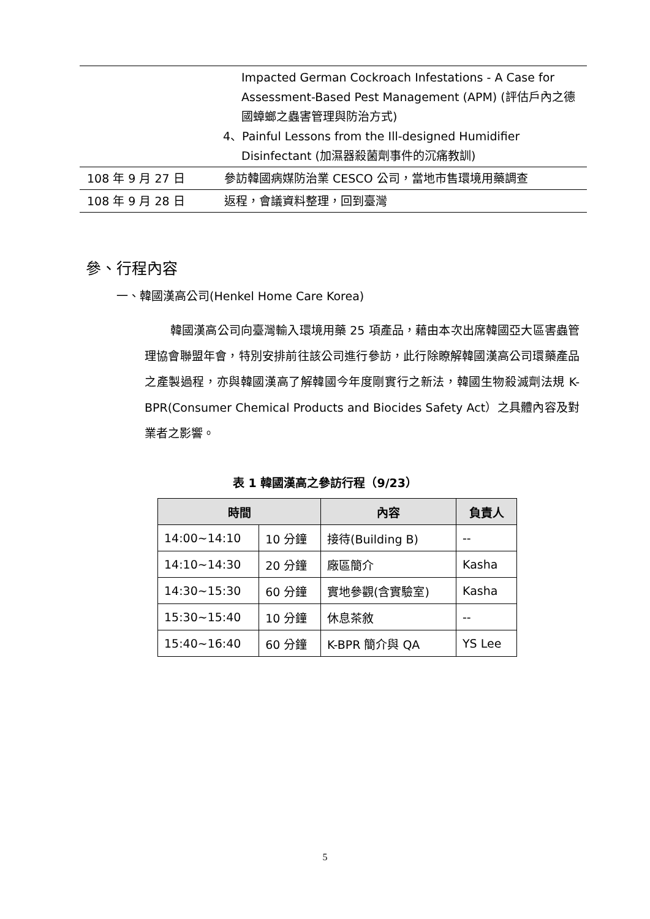| | Impacted German Cockroach Infestations - A Case for Assessment-Based Pest Management (APM) (評估戶內之德國蟑螂之蟲害管理與防治方式) 4、 Painful Lessons from the Ill-designed Humidifier Disinfectant (加濕器殺菌劑事件的沉痛教訓) |
| 108 年 9 月 27 日 | 參訪韓國病媒防治業 CESCO 公司，當地市售環境用藥調查 |
| 108 年 9 月 28 日 | 返程，會議資料整理，回到臺灣 |
參、行程內容
一、韓國漢高公司(Henkel Home Care Korea)
韓國漢高公司向臺灣輸入環境用藥 25 項產品，藉由本次出席韓國亞大區害蟲管理協會聯盟年會，特別安排前往該公司進行參訪，此行除瞭解韓國漢高公司環藥產品之產製過程，亦與韓國漢高了解韓國今年度剛實行之新法，韓國生物殺滅劑法規 K-BPR(Consumer Chemical Products and Biocides Safety Act）之具體內容及對業者之影響。
表 1 韓國漢高之參訪行程（9/23）
| 時間 | | 內容 | 負責人 |
| --- | --- | --- | --- |
| 14:00~14:10 | 10 分鐘 | 接待(Building B) | -- |
| 14:10~14:30 | 20 分鐘 | 廠區簡介 | Kasha |
| 14:30~15:30 | 60 分鐘 | 實地參觀(含實驗室) | Kasha |
| 15:30~15:40 | 10 分鐘 | 休息茶敘 | -- |
| 15:40~16:40 | 60 分鐘 | K-BPR 簡介與 QA | YS Lee |
5